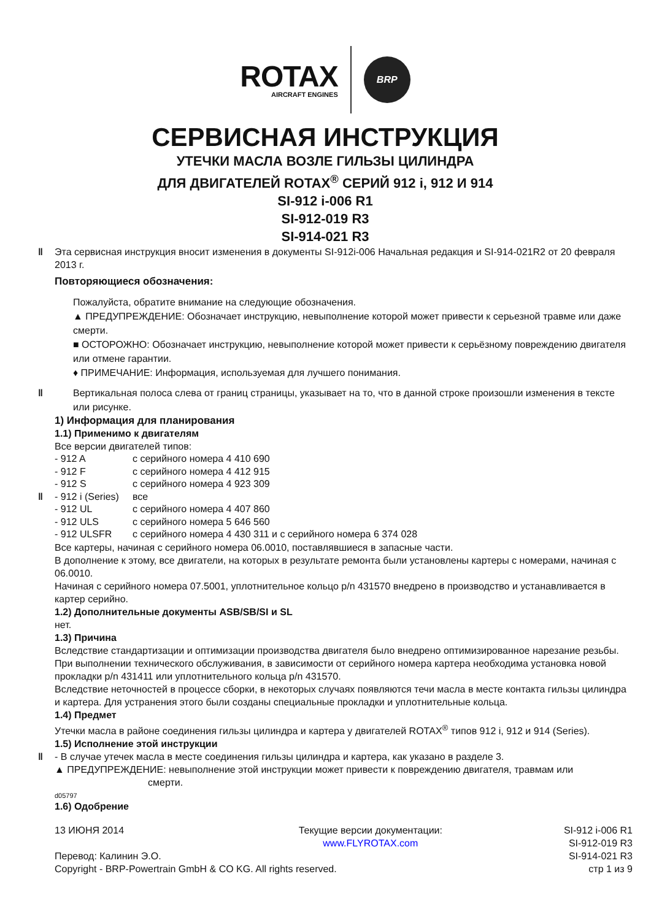ROTAX
AIRCRAFT ENGINES
BRP
СЕРВИСНАЯ ИНСТРУКЦИЯ
УТЕЧКИ МАСЛА ВОЗЛЕ ГИЛЬЗЫ ЦИЛИНДРА
ДЛЯ ДВИГАТЕЛЕЙ ROTAX<sup>®</sup> СЕРИЙ 912 i, 912 И 914
SI-912 i-006 R1
SI-912-019 R3
SI-914-021 R3
‖ Эта сервисная инструкция вносит изменения в документы SI-912i-006 Начальная редакция и SI-914-021R2 от 20 февраля 2013 г.
Повторяющиеся обозначения:
Пожалуйста, обратите внимание на следующие обозначения.
▲ ПРЕДУПРЕЖДЕНИЕ: Обозначает инструкцию, невыполнение которой может привести к серьезной травме или даже смерти.
■ ОСТОРОЖНО: Обозначает инструкцию, невыполнение которой может привести к серьёзному повреждению двигателя или отмене гарантии.
♦ ПРИМЕЧАНИЕ: Информация, используемая для лучшего понимания.
‖ Вертикальная полоса слева от границ страницы, указывает на то, что в данной строке произошли изменения в тексте или рисунке.
1) Информация для планирования
1.1) Применимо к двигателям
Все версии двигателей типов:
| - 912 A | с серийного номера 4 410 690 |
| - 912 F | с серийного номера 4 412 915 |
| - 912 S | с серийного номера 4 923 309 |
| ‖ - 912 i (Series) | все |
| - 912 UL | с серийного номера 4 407 860 |
| - 912 ULS | с серийного номера 5 646 560 |
| - 912 ULSFR | с серийного номера 4 430 311 и с серийного номера 6 374 028 |
Все картеры, начиная с серийного номера 06.0010, поставлявшиеся в запасные части.
В дополнение к этому, все двигатели, на которых в результате ремонта были установлены картеры с номерами, начиная с 06.0010.
Начиная с серийного номера 07.5001, уплотнительное кольцо p/n 431570 внедрено в производство и устанавливается в картер серийно.
1.2) Дополнительные документы ASB/SB/SI и SL
нет.
1.3) Причина
Вследствие стандартизации и оптимизации производства двигателя было внедрено оптимизированное нарезание резьбы. При выполнении технического обслуживания, в зависимости от серийного номера картера необходима установка новой прокладки p/n 431411 или уплотнительного кольца p/n 431570.
Вследствие неточностей в процессе сборки, в некоторых случаях появляются течи масла в месте контакта гильзы цилиндра и картера. Для устранения этого были созданы специальные прокладки и уплотнительные кольца.
1.4) Предмет
Утечки масла в районе соединения гильзы цилиндра и картера у двигателей ROTAX<sup>®</sup> типов 912 i, 912 и 914 (Series).
1.5) Исполнение этой инструкции
‖ - В случае утечек масла в месте соединения гильзы цилиндра и картера, как указано в разделе 3.
▲ ПРЕДУПРЕЖДЕНИЕ: невыполнение этой инструкции может привести к повреждению двигателя, травмам или
смерти.
d05797
1.6) Одобрение
13 ИЮНЯ 2014
Перевод: Калинин Э.О.
Copyright - BRP-Powertrain GmbH & CO KG. All rights reserved.
Текущие версии документации:
www.FLYROTAX.com
SI-912 i-006 R1
SI-912-019 R3
SI-914-021 R3
стр 1 из 9